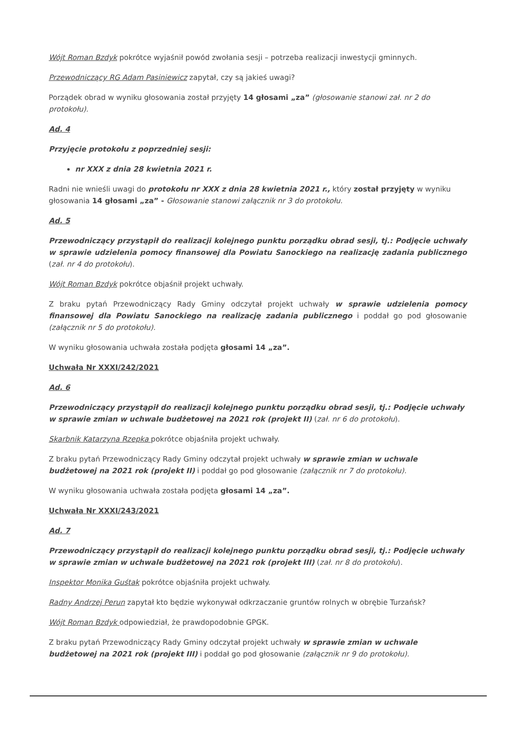Wójt Roman Bzdyk pokrótce wyjaśnił powód zwołania sesji – potrzeba realizacji inwestycji gminnych.
Przewodniczący RG Adam Pasiniewicz zapytał, czy są jakieś uwagi?
Porządek obrad w wyniku głosowania został przyjęty 14 głosami „za” (głosowanie stanowi zał. nr 2 do protokołu).
Ad. 4
Przyjęcie protokołu z poprzedniej sesji:
nr XXX z dnia 28 kwietnia 2021 r.
Radni nie wnieśli uwagi do protokołu nr XXX z dnia 28 kwietnia 2021 r., który został przyjęty w wyniku głosowania 14 głosami „za” - Głosowanie stanowi załącznik nr 3 do protokołu.
Ad. 5
Przewodniczący przystąpił do realizacji kolejnego punktu porządku obrad sesji, tj.: Podjęcie uchwały w sprawie udzielenia pomocy finansowej dla Powiatu Sanockiego na realizację zadania publicznego (zał. nr 4 do protokołu).
Wójt Roman Bzdyk pokrótce objaśnił projekt uchwały.
Z braku pytań Przewodniczący Rady Gminy odczytał projekt uchwały w sprawie udzielenia pomocy finansowej dla Powiatu Sanockiego na realizację zadania publicznego i poddał go pod głosowanie (załącznik nr 5 do protokołu).
W wyniku głosowania uchwała została podjęta głosami 14 „za”.
Uchwała Nr XXXI/242/2021
Ad. 6
Przewodniczący przystąpił do realizacji kolejnego punktu porządku obrad sesji, tj.: Podjęcie uchwały w sprawie zmian w uchwale budżetowej na 2021 rok (projekt II) (zał. nr 6 do protokołu).
Skarbnik Katarzyna Rzepka pokrótce objaśniła projekt uchwały.
Z braku pytań Przewodniczący Rady Gminy odczytał projekt uchwały w sprawie zmian w uchwale budżetowej na 2021 rok (projekt II) i poddał go pod głosowanie (załącznik nr 7 do protokołu).
W wyniku głosowania uchwała została podjęta głosami 14 „za”.
Uchwała Nr XXXI/243/2021
Ad. 7
Przewodniczący przystąpił do realizacji kolejnego punktu porządku obrad sesji, tj.: Podjęcie uchwały w sprawie zmian w uchwale budżetowej na 2021 rok (projekt III) (zał. nr 8 do protokołu).
Inspektor Monika Guśtak pokrótce objaśniła projekt uchwały.
Radny Andrzej Perun zapytał kto będzie wykonywał odkrzaczanie gruntów rolnych w obrębie Turzańsk?
Wójt Roman Bzdyk odpowiedział, że prawdopodobnie GPGK.
Z braku pytań Przewodniczący Rady Gminy odczytał projekt uchwały w sprawie zmian w uchwale budżetowej na 2021 rok (projekt III) i poddał go pod głosowanie (załącznik nr 9 do protokołu).